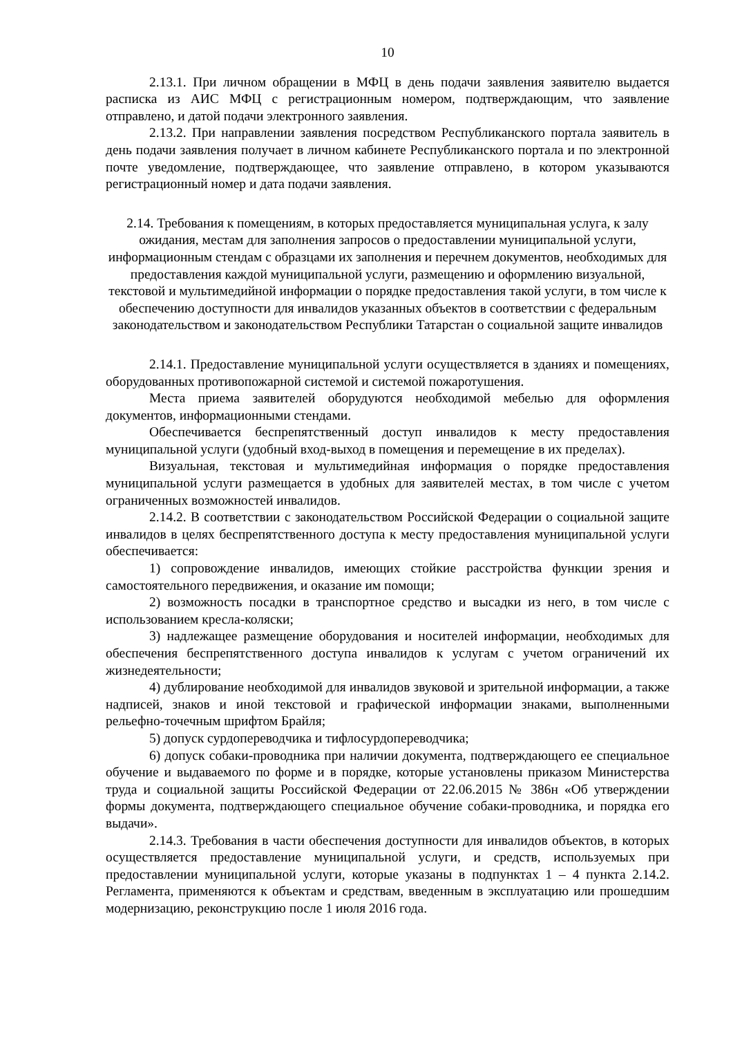10
2.13.1. При личном обращении в МФЦ в день подачи заявления заявителю выдается расписка из АИС МФЦ с регистрационным номером, подтверждающим, что заявление отправлено, и датой подачи электронного заявления.
2.13.2. При направлении заявления посредством Республиканского портала заявитель в день подачи заявления получает в личном кабинете Республиканского портала и по электронной почте уведомление, подтверждающее, что заявление отправлено, в котором указываются регистрационный номер и дата подачи заявления.
2.14. Требования к помещениям, в которых предоставляется муниципальная услуга, к залу ожидания, местам для заполнения запросов о предоставлении муниципальной услуги, информационным стендам с образцами их заполнения и перечнем документов, необходимых для предоставления каждой муниципальной услуги, размещению и оформлению визуальной, текстовой и мультимедийной информации о порядке предоставления такой услуги, в том числе к обеспечению доступности для инвалидов указанных объектов в соответствии с федеральным законодательством и законодательством Республики Татарстан о социальной защите инвалидов
2.14.1. Предоставление муниципальной услуги осуществляется в зданиях и помещениях, оборудованных противопожарной системой и системой пожаротушения.
Места приема заявителей оборудуются необходимой мебелью для оформления документов, информационными стендами.
Обеспечивается беспрепятственный доступ инвалидов к месту предоставления муниципальной услуги (удобный вход-выход в помещения и перемещение в их пределах).
Визуальная, текстовая и мультимедийная информация о порядке предоставления муниципальной услуги размещается в удобных для заявителей местах, в том числе с учетом ограниченных возможностей инвалидов.
2.14.2. В соответствии с законодательством Российской Федерации о социальной защите инвалидов в целях беспрепятственного доступа к месту предоставления муниципальной услуги обеспечивается:
1) сопровождение инвалидов, имеющих стойкие расстройства функции зрения и самостоятельного передвижения, и оказание им помощи;
2) возможность посадки в транспортное средство и высадки из него, в том числе с использованием кресла-коляски;
3) надлежащее размещение оборудования и носителей информации, необходимых для обеспечения беспрепятственного доступа инвалидов к услугам с учетом ограничений их жизнедеятельности;
4) дублирование необходимой для инвалидов звуковой и зрительной информации, а также надписей, знаков и иной текстовой и графической информации знаками, выполненными рельефно-точечным шрифтом Брайля;
5) допуск сурдопереводчика и тифлосурдопереводчика;
6) допуск собаки-проводника при наличии документа, подтверждающего ее специальное обучение и выдаваемого по форме и в порядке, которые установлены приказом Министерства труда и социальной защиты Российской Федерации от 22.06.2015 № 386н «Об утверждении формы документа, подтверждающего специальное обучение собаки-проводника, и порядка его выдачи».
2.14.3. Требования в части обеспечения доступности для инвалидов объектов, в которых осуществляется предоставление муниципальной услуги, и средств, используемых при предоставлении муниципальной услуги, которые указаны в подпунктах 1 – 4 пункта 2.14.2. Регламента, применяются к объектам и средствам, введенным в эксплуатацию или прошедшим модернизацию, реконструкцию после 1 июля 2016 года.